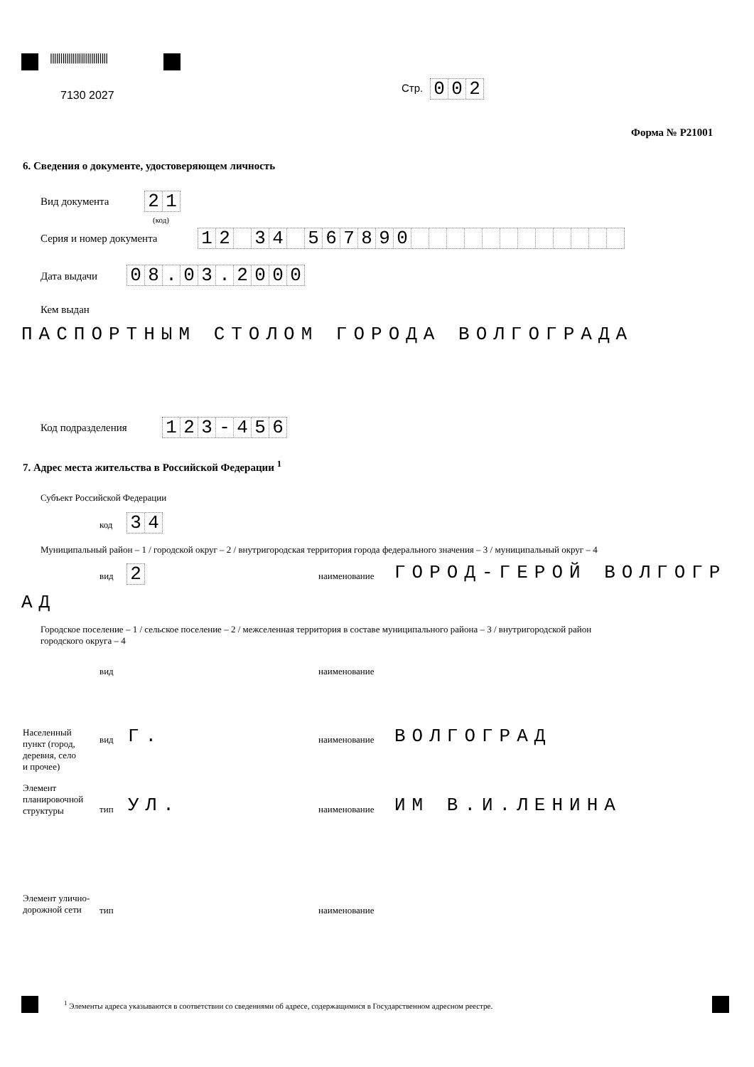||||||||||||||||||||||||||||
7130 2027
Стр.
0 0 2
Форма № Р21001
6. Сведения о документе, удостоверяющем личность
Вид документа
2 1
(код)
Серия и номер документа
1 2 3 4 5 6 7 8 9 0
Дата выдачи
0 8 . 0 3 . 2 0 0 0
Кем выдан
ПАСПОРТНЫМ СТОЛОМ ГОРОДА ВОЛГОГРАДА
Код подразделения
1 2 3 - 4 5 6
7. Адрес места жительства в Российской Федерации <sup>1</sup>
Субъект Российской Федерации
код
3 4
Муниципальный район – 1 / городской округ – 2 / внутригородская территория города федерального значения – 3 / муниципальный округ – 4
вид
2
наименование ГОРОД-ГЕРОЙ ВОЛГОГР
АД
Городское поселение – 1 / сельское поселение – 2 / межселенная территория в составе муниципального района – 3 / внутригородской район
городского округа – 4
вид наименование
Населенный
пункт (город,
деревня, село
и прочее)
вид Г. наименование ВОЛГОГРАД
Элемент
планировочной
структуры
тип УЛ. наименование ИМ В.И.ЛЕНИНА
Элемент улично-
дорожной сети
тип наименование
<sup>1</sup> Элементы адреса указываются в соответствии со сведениями об адресе, содержащимися в Государственном адресном реестре.